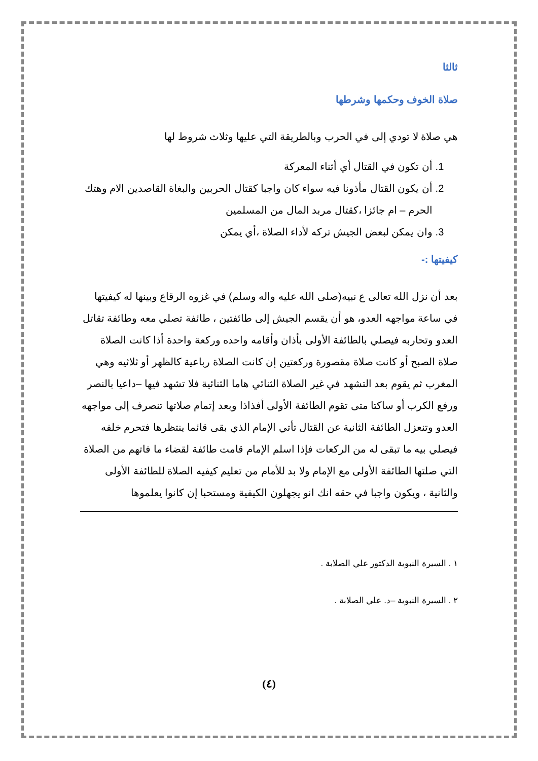ثالثا
صلاة الخوف وحكمها وشرطها
هي صلاة لا تودي إلى في الحرب وبالطريقة التي عليها وثلاث شروط لها
1. أن تكون في القتال أي أثناء المعركة
2. أن يكون القتال مأذونا فيه سواء كان واجبا كقتال الحربين والبغاة القاصدين الام وهتك الحرم – ام جائزا ،كقتال مربد المال من المسلمين
3. وان يمكن لبعض الجيش تركه لأداء الصلاة ،أي يمكن
كيفيتها :-
بعد أن نزل الله تعالى ع نبيه(صلى الله عليه واله وسلم) في غزوه الرقاع وبينها له كيفيتها في ساعة مواجهه العدو، هو أن يقسم الجيش إلى طائفتين ، طائفة تصلي معه وطائفة تقاتل العدو وتحاربه فيصلي بالطائفة الأولى بأذان وأقامه واحده وركعة واحدة أذا كانت الصلاة صلاة الصبح أو كانت صلاة مقصورة وركعتين إن كانت الصلاة رباعية كالظهر أو ثلاثيه وهي المغرب ثم يقوم بعد التشهد في غير الصلاة الثنائي هاما الثنائية فلا تشهد فيها –داعيا بالنصر ورفع الكرب أو ساكتا متى تقوم الطائفة الأولى أفذاذا وبعد إتمام صلاتها تنصرف إلى مواجهه العدو وتنعزل الطائفة الثانية عن القتال تأتي الإمام الذي بقى قائما ينتظرها فتحرم خلفه فيصلي بيه ما تبقى له من الركعات فإذا اسلم الإمام قامت طائفة لقضاء ما فاتهم من الصلاة التي صلتها الطائفة الأولى مع الإمام ولا بد للأمام من تعليم كيفيه الصلاة للطائفة الأولى والثانية ، ويكون واجبا في حقه انك انو يجهلون الكيفية ومستحبا إن كانوا يعلموها
١ . السيرة النبوية الدكتور علي الصلابة .
٢ . السيرة النبوية –د. علي الصلابة .
(٤)